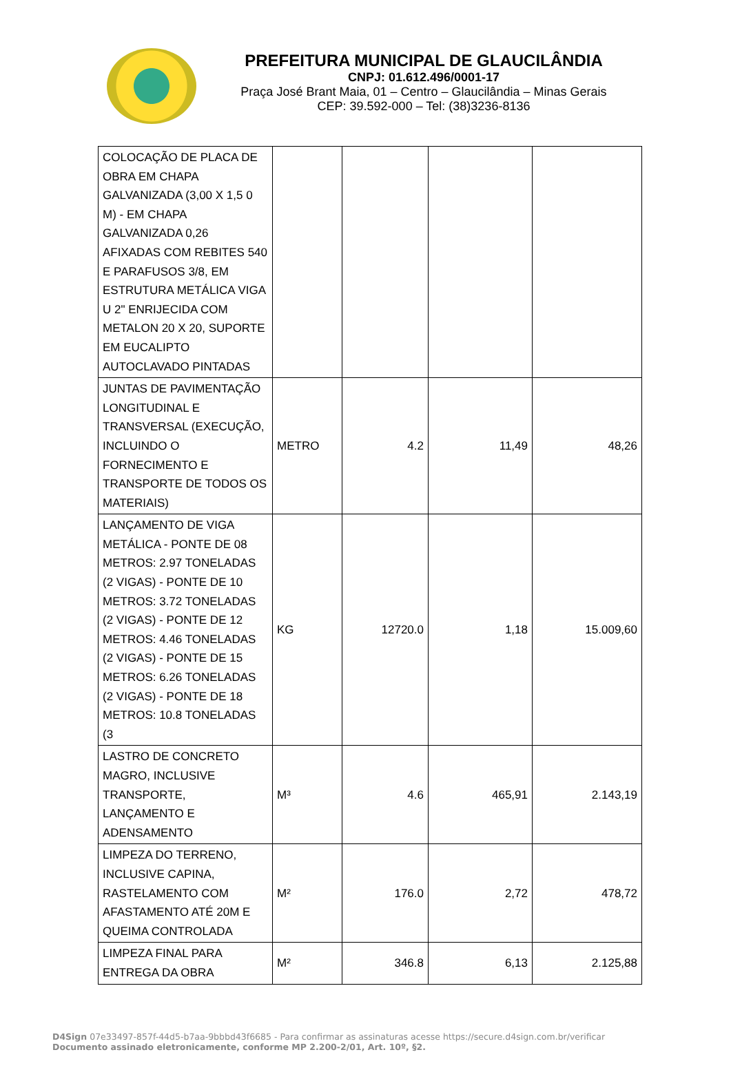PREFEITURA MUNICIPAL DE GLAUCILÂNDIA
CNPJ: 01.612.496/0001-17
Praça José Brant Maia, 01 – Centro – Glaucilândia – Minas Gerais
CEP: 39.592-000 – Tel: (38)3236-8136
| COLOCAÇÃO DE PLACA DE OBRA EM CHAPA GALVANIZADA (3,00 X 1,5 0 M) - EM CHAPA GALVANIZADA 0,26 AFIXADAS COM REBITES 540 E PARAFUSOS 3/8, EM ESTRUTURA METÁLICA VIGA U 2" ENRIJECIDA COM METALON 20 X 20, SUPORTE EM EUCALIPTO AUTOCLAVADO PINTADAS | | | | |
| JUNTAS DE PAVIMENTAÇÃO LONGITUDINAL E TRANSVERSAL (EXECUÇÃO, INCLUINDO O FORNECIMENTO E TRANSPORTE DE TODOS OS MATERIAIS) | METRO | 4.2 | 11,49 | 48,26 |
| LANÇAMENTO DE VIGA METÁLICA - PONTE DE 08 METROS: 2.97 TONELADAS (2 VIGAS) - PONTE DE 10 METROS: 3.72 TONELADAS (2 VIGAS) - PONTE DE 12 METROS: 4.46 TONELADAS (2 VIGAS) - PONTE DE 15 METROS: 6.26 TONELADAS (2 VIGAS) - PONTE DE 18 METROS: 10.8 TONELADAS (3 | KG | 12720.0 | 1,18 | 15.009,60 |
| LASTRO DE CONCRETO MAGRO, INCLUSIVE TRANSPORTE, LANÇAMENTO E ADENSAMENTO | M³ | 4.6 | 465,91 | 2.143,19 |
| LIMPEZA DO TERRENO, INCLUSIVE CAPINA, RASTELAMENTO COM AFASTAMENTO ATÉ 20M E QUEIMA CONTROLADA | M² | 176.0 | 2,72 | 478,72 |
| LIMPEZA FINAL PARA ENTREGA DA OBRA | M² | 346.8 | 6,13 | 2.125,88 |
D4Sign 07e33497-857f-44d5-b7aa-9bbbd43f6685 - Para confirmar as assinaturas acesse https://secure.d4sign.com.br/verificar
Documento assinado eletronicamente, conforme MP 2.200-2/01, Art. 10º, §2.